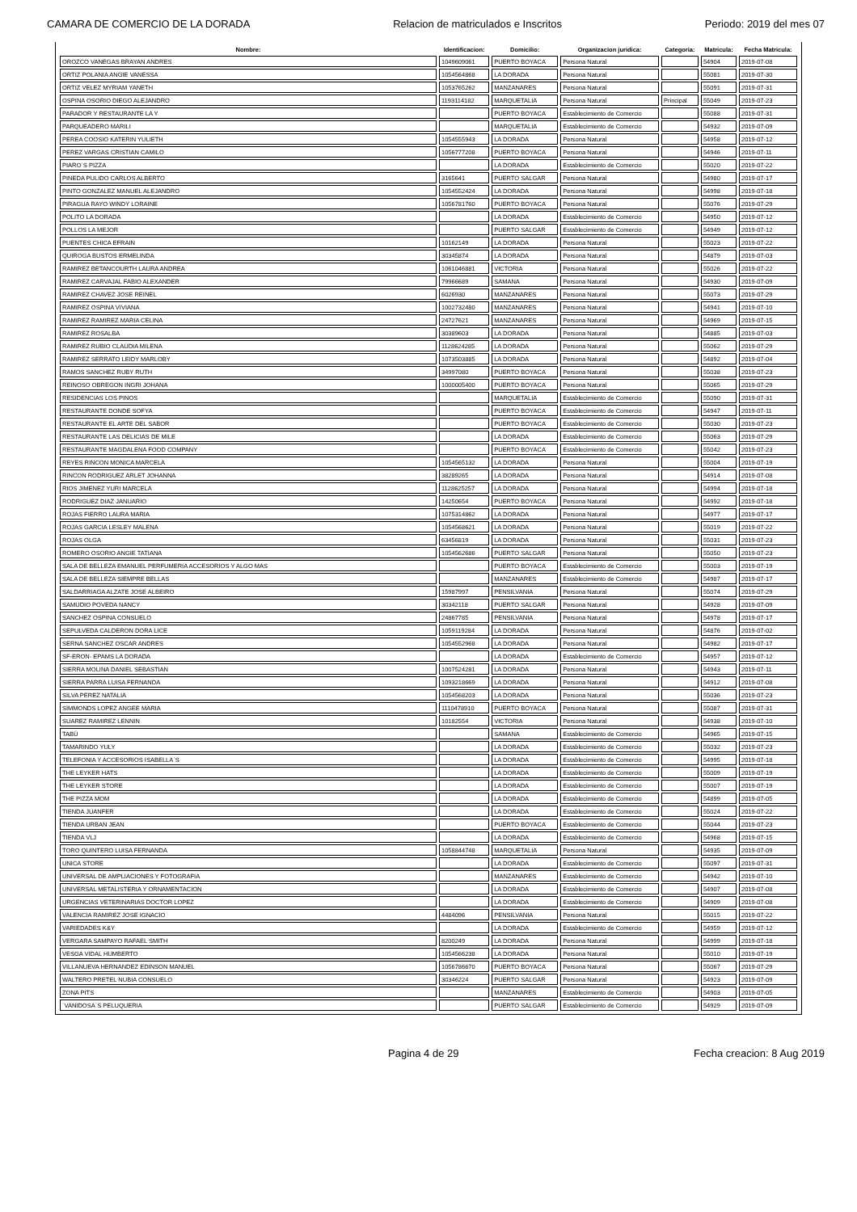CAMARA DE COMERCIO DE LA DORADA Relacion de matriculados e Inscritos Periodo: 2019 del mes 07
| Nombre: | Identificacion: | Domicilio: | Organizacion juridica: | Categoria: | Matricula: | Fecha Matricula: |
| --- | --- | --- | --- | --- | --- | --- |
| OROZCO VANEGAS BRAYAN ANDRES | 1049609061 | PUERTO BOYACA | Persona Natural | | 54904 | 2019-07-08 |
| ORTIZ POLANIA ANGIE VANESSA | 1054564868 | LA DORADA | Persona Natural | | 55081 | 2019-07-30 |
| ORTIZ VELEZ MYRIAM YANETH | 1053765262 | MANZANARES | Persona Natural | | 55091 | 2019-07-31 |
| OSPINA OSORIO DIEGO ALEJANDRO | 1193114182 | MARQUETALIA | Persona Natural | Principal | 55049 | 2019-07-23 |
| PARADOR Y RESTAURANTE LA Y | | PUERTO BOYACA | Establecimiento de Comercio | | 55088 | 2019-07-31 |
| PARQUEADERO MARILI | | MARQUETALIA | Establecimiento de Comercio | | 54932 | 2019-07-09 |
| PEREA COOSIO KATERIN YULIETH | 1054555943 | LA DORADA | Persona Natural | | 54958 | 2019-07-12 |
| PEREZ VARGAS CRISTIAN CAMILO | 1056777208 | PUERTO BOYACA | Persona Natural | | 54946 | 2019-07-11 |
| PIARO´S PIZZA | | LA DORADA | Establecimiento de Comercio | | 55020 | 2019-07-22 |
| PINEDA PULIDO CARLOS ALBERTO | 3165641 | PUERTO SALGAR | Persona Natural | | 54980 | 2019-07-17 |
| PINTO GONZALEZ MANUEL ALEJANDRO | 1054552424 | LA DORADA | Persona Natural | | 54998 | 2019-07-18 |
| PIRAGUA RAYO WINDY LORAINE | 1056781760 | PUERTO BOYACA | Persona Natural | | 55076 | 2019-07-29 |
| POLITO LA DORADA | | LA DORADA | Establecimiento de Comercio | | 54950 | 2019-07-12 |
| POLLOS LA MEJOR | | PUERTO SALGAR | Establecimiento de Comercio | | 54949 | 2019-07-12 |
| PUENTES CHICA EFRAIN | 10162149 | LA DORADA | Persona Natural | | 55023 | 2019-07-22 |
| QUIROGA BUSTOS ERMELINDA | 30345874 | LA DORADA | Persona Natural | | 54879 | 2019-07-03 |
| RAMIREZ BETANCOURTH LAURA ANDREA | 1061046881 | VICTORIA | Persona Natural | | 55026 | 2019-07-22 |
| RAMIREZ CARVAJAL FABIO ALEXANDER | 79966689 | SAMANA | Persona Natural | | 54930 | 2019-07-09 |
| RAMIREZ CHAVEZ JOSE REINEL | 6026930 | MANZANARES | Persona Natural | | 55073 | 2019-07-29 |
| RAMIREZ OSPINA VIVIANA | 1002732480 | MANZANARES | Persona Natural | | 54941 | 2019-07-10 |
| RAMIREZ RAMIREZ MARIA CELINA | 24727621 | MANZANARES | Persona Natural | | 54969 | 2019-07-15 |
| RAMIREZ ROSALBA | 30389603 | LA DORADA | Persona Natural | | 54885 | 2019-07-03 |
| RAMIREZ RUBIO CLAUDIA MILENA | 1128624285 | LA DORADA | Persona Natural | | 55062 | 2019-07-29 |
| RAMIREZ SERRATO LEIDY MARLOBY | 1073503885 | LA DORADA | Persona Natural | | 54892 | 2019-07-04 |
| RAMOS SANCHEZ RUBY RUTH | 34997080 | PUERTO BOYACA | Persona Natural | | 55038 | 2019-07-23 |
| REINOSO OBREGON INGRI JOHANA | 1000005400 | PUERTO BOYACA | Persona Natural | | 55065 | 2019-07-29 |
| RESIDENCIAS LOS PINOS | | MARQUETALIA | Establecimiento de Comercio | | 55090 | 2019-07-31 |
| RESTAURANTE DONDE SOFYA | | PUERTO BOYACA | Establecimiento de Comercio | | 54947 | 2019-07-11 |
| RESTAURANTE EL ARTE DEL SABOR | | PUERTO BOYACA | Establecimiento de Comercio | | 55030 | 2019-07-23 |
| RESTAURANTE LAS DELICIAS DE MILE | | LA DORADA | Establecimiento de Comercio | | 55063 | 2019-07-29 |
| RESTAURANTE MAGDALENA FOOD COMPANY | | PUERTO BOYACA | Establecimiento de Comercio | | 55042 | 2019-07-23 |
| REYES RINCON MONICA MARCELA | 1054565132 | LA DORADA | Persona Natural | | 55004 | 2019-07-19 |
| RINCON RODRIGUEZ ARLET JOHANNA | 38289265 | LA DORADA | Persona Natural | | 54914 | 2019-07-08 |
| RIOS JIMENEZ YURI MARCELA | 1128625257 | LA DORADA | Persona Natural | | 54994 | 2019-07-18 |
| RODRIGUEZ DIAZ JANUARIO | 14250654 | PUERTO BOYACA | Persona Natural | | 54992 | 2019-07-18 |
| ROJAS FIERRO LAURA MARIA | 1075314862 | LA DORADA | Persona Natural | | 54977 | 2019-07-17 |
| ROJAS GARCIA LESLEY MALENA | 1054568621 | LA DORADA | Persona Natural | | 55019 | 2019-07-22 |
| ROJAS OLGA | 63456819 | LA DORADA | Persona Natural | | 55031 | 2019-07-23 |
| ROMERO OSORIO ANGIE TATIANA | 1054562686 | PUERTO SALGAR | Persona Natural | | 55050 | 2019-07-23 |
| SALA DE BELLEZA EMANUEL PERFUMERIA ACCESORIOS Y ALGO MAS | | PUERTO BOYACA | Establecimiento de Comercio | | 55003 | 2019-07-19 |
| SALA DE BELLEZA SIEMPRE BELLAS | | MANZANARES | Establecimiento de Comercio | | 54987 | 2019-07-17 |
| SALDARRIAGA ALZATE JOSE ALBEIRO | 15987997 | PENSILVANIA | Persona Natural | | 55074 | 2019-07-29 |
| SAMUDIO POVEDA NANCY | 30342118 | PUERTO SALGAR | Persona Natural | | 54928 | 2019-07-09 |
| SANCHEZ OSPINA CONSUELO | 24867785 | PENSILVANIA | Persona Natural | | 54978 | 2019-07-17 |
| SEPULVEDA CALDERON DORA LICE | 1059119284 | LA DORADA | Persona Natural | | 54876 | 2019-07-02 |
| SERNA SANCHEZ OSCAR ANDRES | 1054552968 | LA DORADA | Persona Natural | | 54982 | 2019-07-17 |
| SF-ERON- EPAMS LA DORADA | | LA DORADA | Establecimiento de Comercio | | 54957 | 2019-07-12 |
| SIERRA MOLINA DANIEL SEBASTIAN | 1007524281 | LA DORADA | Persona Natural | | 54943 | 2019-07-11 |
| SIERRA PARRA LUISA FERNANDA | 1093218669 | LA DORADA | Persona Natural | | 54912 | 2019-07-08 |
| SILVA PEREZ NATALIA | 1054568203 | LA DORADA | Persona Natural | | 55036 | 2019-07-23 |
| SIMMONDS LOPEZ ANGEE MARIA | 1110478910 | PUERTO BOYACA | Persona Natural | | 55087 | 2019-07-31 |
| SUAREZ RAMIREZ LENNIN | 10182554 | VICTORIA | Persona Natural | | 54938 | 2019-07-10 |
| TABÚ | | SAMANA | Establecimiento de Comercio | | 54965 | 2019-07-15 |
| TAMARINDO YULY | | LA DORADA | Establecimiento de Comercio | | 55032 | 2019-07-23 |
| TELEFONIA Y ACCESORIOS ISABELLA´S | | LA DORADA | Establecimiento de Comercio | | 54995 | 2019-07-18 |
| THE LEYKER HATS | | LA DORADA | Establecimiento de Comercio | | 55009 | 2019-07-19 |
| THE LEYKER STORE | | LA DORADA | Establecimiento de Comercio | | 55007 | 2019-07-19 |
| THE PIZZA MOM | | LA DORADA | Establecimiento de Comercio | | 54899 | 2019-07-05 |
| TIENDA JUANFER | | LA DORADA | Establecimiento de Comercio | | 55024 | 2019-07-22 |
| TIENDA URBAN JEAN | | PUERTO BOYACA | Establecimiento de Comercio | | 55044 | 2019-07-23 |
| TIENDA VLJ | | LA DORADA | Establecimiento de Comercio | | 54968 | 2019-07-15 |
| TORO QUINTERO LUISA FERNANDA | 1058844748 | MARQUETALIA | Persona Natural | | 54935 | 2019-07-09 |
| UNICA STORE | | LA DORADA | Establecimiento de Comercio | | 55097 | 2019-07-31 |
| UNIVERSAL DE AMPLIACIONES Y FOTOGRAFIA | | MANZANARES | Establecimiento de Comercio | | 54942 | 2019-07-10 |
| UNIVERSAL METALISTERIA Y ORNAMENTACION | | LA DORADA | Establecimiento de Comercio | | 54907 | 2019-07-08 |
| URGENCIAS VETERINARIAS DOCTOR LOPEZ | | LA DORADA | Establecimiento de Comercio | | 54909 | 2019-07-08 |
| VALENCIA RAMIREZ JOSE IGNACIO | 4484096 | PENSILVANIA | Persona Natural | | 55015 | 2019-07-22 |
| VARIEDADES K&Y | | LA DORADA | Establecimiento de Comercio | | 54959 | 2019-07-12 |
| VERGARA SAMPAYO RAFAEL SMITH | 8200249 | LA DORADA | Persona Natural | | 54999 | 2019-07-18 |
| VESGA VIDAL HUMBERTO | 1054566238 | LA DORADA | Persona Natural | | 55010 | 2019-07-19 |
| VILLANUEVA HERNANDEZ EDINSON MANUEL | 1056786670 | PUERTO BOYACA | Persona Natural | | 55067 | 2019-07-29 |
| WALTERO PRETEL NUBIA CONSUELO | 30346224 | PUERTO SALGAR | Persona Natural | | 54923 | 2019-07-09 |
| ZONA PITS | | MANZANARES | Establecimiento de Comercio | | 54903 | 2019-07-05 |
| ´VANIDOSA´S PELUQUERIA | | PUERTO SALGAR | Establecimiento de Comercio | | 54929 | 2019-07-09 |
Pagina 4 de 29 Fecha creacion: 8 Aug 2019